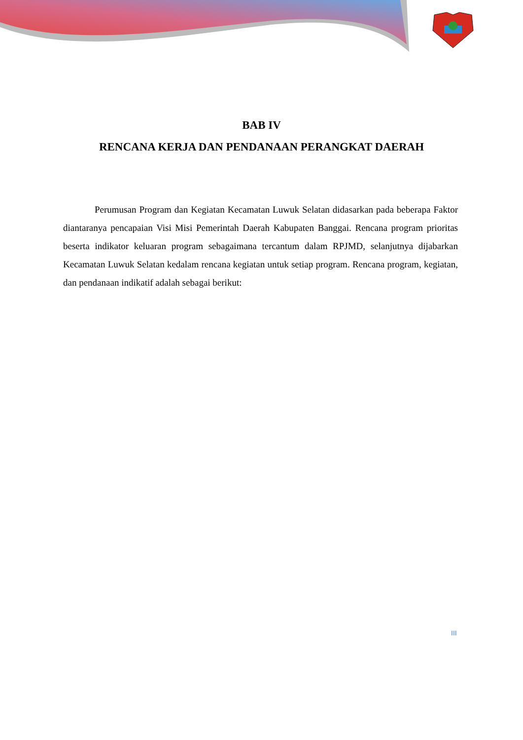BAB IV
RENCANA KERJA DAN PENDANAAN PERANGKAT DAERAH
Perumusan Program dan Kegiatan Kecamatan Luwuk Selatan didasarkan pada beberapa Faktor diantaranya pencapaian Visi Misi Pemerintah Daerah Kabupaten Banggai. Rencana program prioritas beserta indikator keluaran program sebagaimana tercantum dalam RPJMD, selanjutnya dijabarkan Kecamatan Luwuk Selatan kedalam rencana kegiatan untuk setiap program. Rencana program, kegiatan, dan pendanaan indikatif adalah sebagai berikut:
III